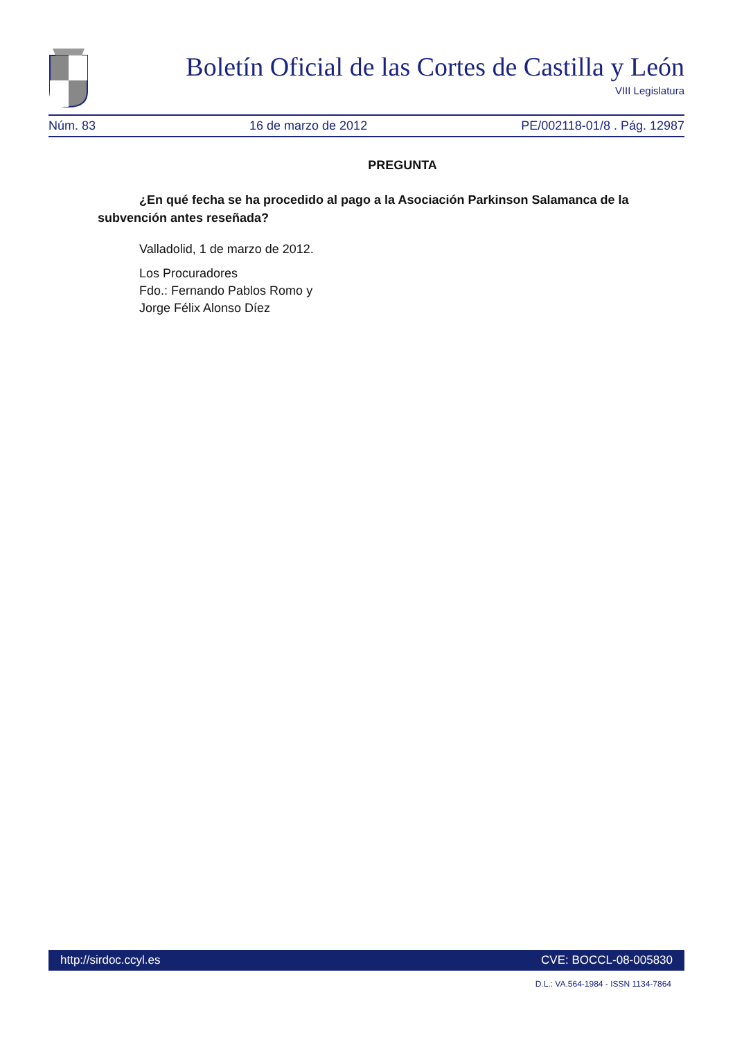Boletín Oficial de las Cortes de Castilla y León
VIII Legislatura
Núm. 83 16 de marzo de 2012 PE/002118-01/8 . Pág. 12987
PREGUNTA
¿En qué fecha se ha procedido al pago a la Asociación Parkinson Salamanca de la subvención antes reseñada?
Valladolid, 1 de marzo de 2012.
Los Procuradores
Fdo.: Fernando Pablos Romo y
Jorge Félix Alonso Díez
http://sirdoc.ccyl.es CVE: BOCCL-08-005830
D.L.: VA.564-1984 - ISSN 1134-7864